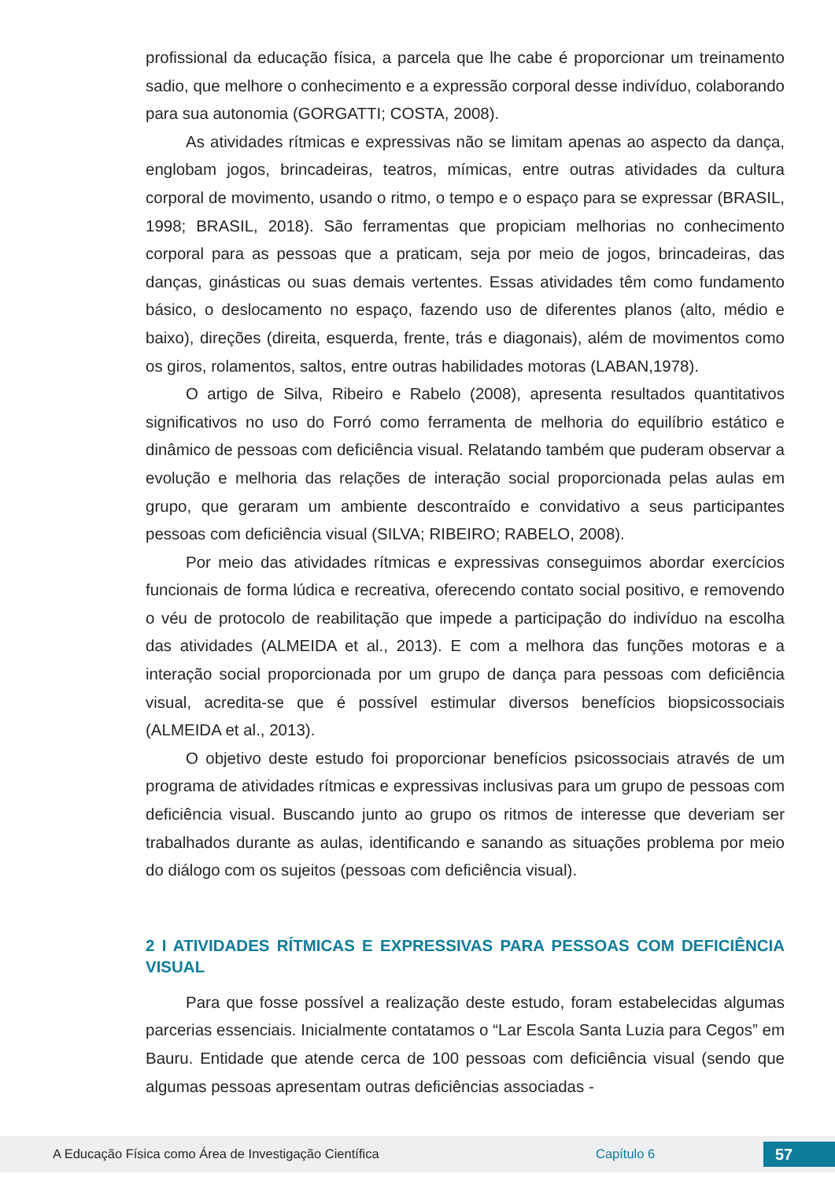profissional da educação física, a parcela que lhe cabe é proporcionar um treinamento sadio, que melhore o conhecimento e a expressão corporal desse indivíduo, colaborando para sua autonomia (GORGATTI; COSTA, 2008).
As atividades rítmicas e expressivas não se limitam apenas ao aspecto da dança, englobam jogos, brincadeiras, teatros, mímicas, entre outras atividades da cultura corporal de movimento, usando o ritmo, o tempo e o espaço para se expressar (BRASIL, 1998; BRASIL, 2018). São ferramentas que propiciam melhorias no conhecimento corporal para as pessoas que a praticam, seja por meio de jogos, brincadeiras, das danças, ginásticas ou suas demais vertentes. Essas atividades têm como fundamento básico, o deslocamento no espaço, fazendo uso de diferentes planos (alto, médio e baixo), direções (direita, esquerda, frente, trás e diagonais), além de movimentos como os giros, rolamentos, saltos, entre outras habilidades motoras (LABAN,1978).
O artigo de Silva, Ribeiro e Rabelo (2008), apresenta resultados quantitativos significativos no uso do Forró como ferramenta de melhoria do equilíbrio estático e dinâmico de pessoas com deficiência visual. Relatando também que puderam observar a evolução e melhoria das relações de interação social proporcionada pelas aulas em grupo, que geraram um ambiente descontraído e convidativo a seus participantes pessoas com deficiência visual (SILVA; RIBEIRO; RABELO, 2008).
Por meio das atividades rítmicas e expressivas conseguimos abordar exercícios funcionais de forma lúdica e recreativa, oferecendo contato social positivo, e removendo o véu de protocolo de reabilitação que impede a participação do indivíduo na escolha das atividades (ALMEIDA et al., 2013). E com a melhora das funções motoras e a interação social proporcionada por um grupo de dança para pessoas com deficiência visual, acredita-se que é possível estimular diversos benefícios biopsicossociais (ALMEIDA et al., 2013).
O objetivo deste estudo foi proporcionar benefícios psicossociais através de um programa de atividades rítmicas e expressivas inclusivas para um grupo de pessoas com deficiência visual. Buscando junto ao grupo os ritmos de interesse que deveriam ser trabalhados durante as aulas, identificando e sanando as situações problema por meio do diálogo com os sujeitos (pessoas com deficiência visual).
2 I ATIVIDADES RÍTMICAS E EXPRESSIVAS PARA PESSOAS COM DEFICIÊNCIA VISUAL
Para que fosse possível a realização deste estudo, foram estabelecidas algumas parcerias essenciais. Inicialmente contatamos o “Lar Escola Santa Luzia para Cegos” em Bauru. Entidade que atende cerca de 100 pessoas com deficiência visual (sendo que algumas pessoas apresentam outras deficiências associadas -
A Educação Física como Área de Investigação Científica Capítulo 6 57